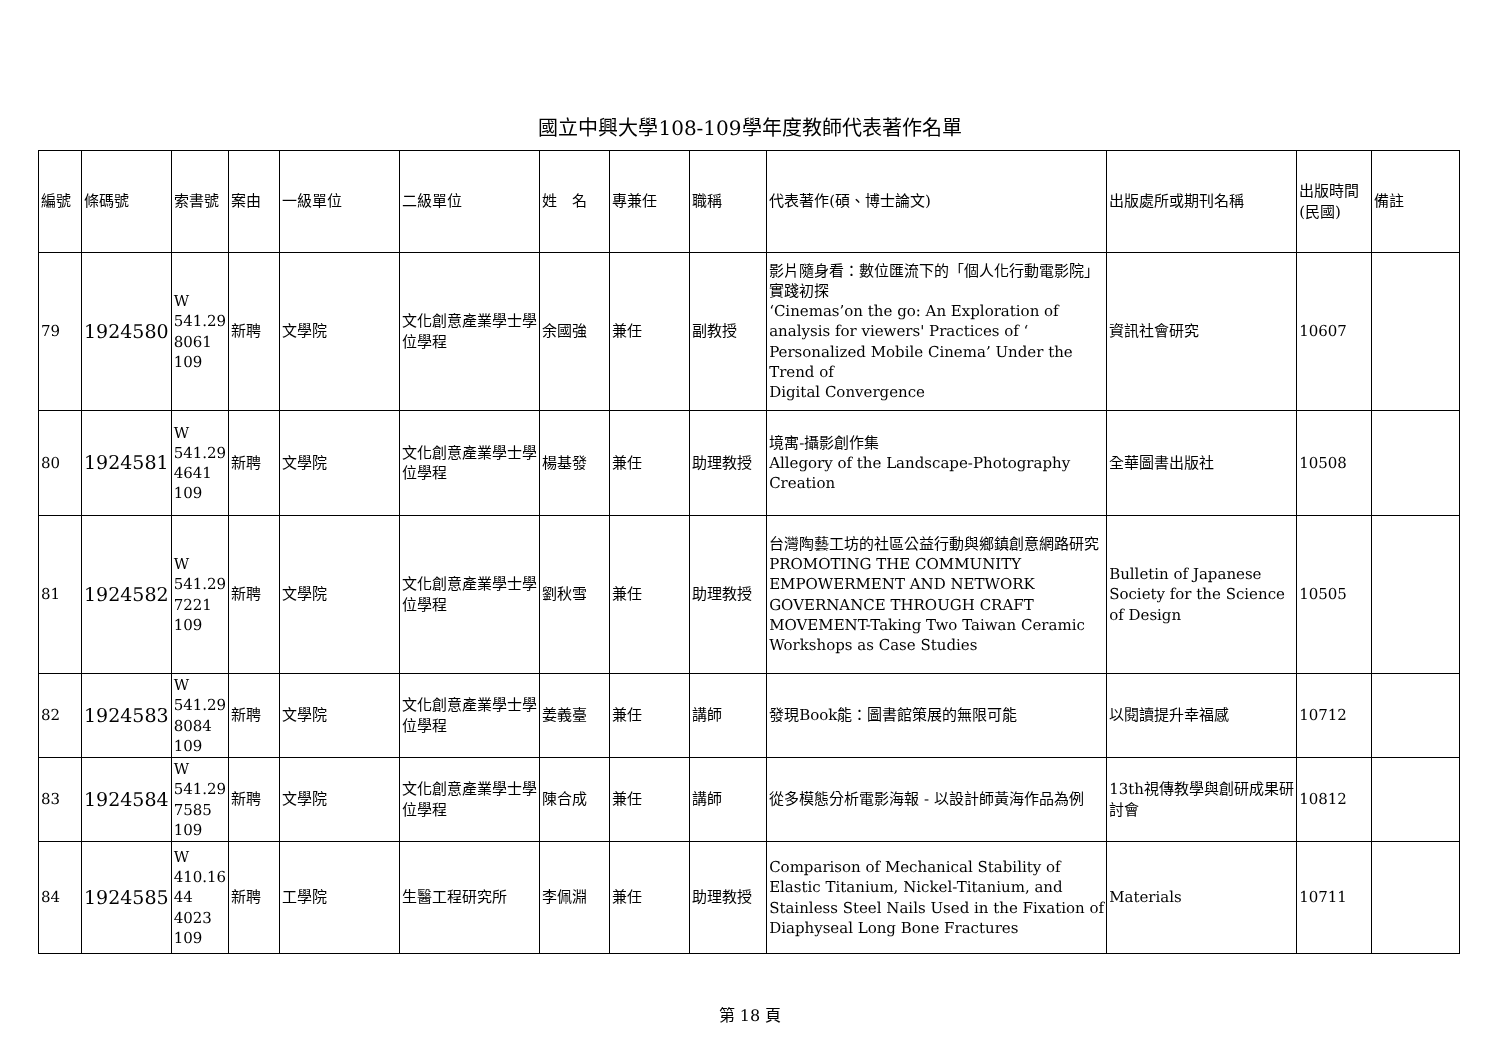國立中興大學108-109學年度教師代表著作名單
| 編號 | 條碼號 | 索書號 | 案由 | 一級單位 | 二級單位 | 姓 名 | 專兼任 | 職稱 | 代表著作(碩、博士論文) | 出版處所或期刊名稱 | 出版時間(民國) | 備註 |
| --- | --- | --- | --- | --- | --- | --- | --- | --- | --- | --- | --- | --- |
| 79 | 1924580 | W 541.29 8061 109 | 新聘 | 文學院 | 文化創意產業學士學位學程 | 余國強 | 兼任 | 副教授 | 影片隨身看：數位匯流下的「個人化行動電影院」實踐初探 ‘Cinemas’on the go: An Exploration of analysis for viewers' Practices of ‘ Personalized Mobile Cinema’ Under the Trend of Digital Convergence | 資訊社會研究 | 10607 | |
| 80 | 1924581 | W 541.29 4641 109 | 新聘 | 文學院 | 文化創意產業學士學位學程 | 楊基發 | 兼任 | 助理教授 | 境寓-攝影創作集 Allegory of the Landscape-Photography Creation | 全華圖書出版社 | 10508 | |
| 81 | 1924582 | W 541.29 7221 109 | 新聘 | 文學院 | 文化創意產業學士學位學程 | 劉秋雪 | 兼任 | 助理教授 | 台灣陶藝工坊的社區公益行動與鄉鎮創意網路研究 PROMOTING THE COMMUNITY EMPOWERMENT AND NETWORK GOVERNANCE THROUGH CRAFT MOVEMENT-Taking Two Taiwan Ceramic Workshops as Case Studies | Bulletin of Japanese Society for the Science of Design | 10505 | |
| 82 | 1924583 | W 541.29 8084 109 | 新聘 | 文學院 | 文化創意產業學士學位學程 | 姜義臺 | 兼任 | 講師 | 發現Book能：圖書館策展的無限可能 | 以閱讀提升幸福感 | 10712 | |
| 83 | 1924584 | W 541.29 7585 109 | 新聘 | 文學院 | 文化創意產業學士學位學程 | 陳合成 | 兼任 | 講師 | 從多模態分析電影海報 - 以設計師黃海作品為例 | 13th視傳教學與創研成果研討會 | 10812 | |
| 84 | 1924585 | W 410.16 44 4023 109 | 新聘 | 工學院 | 生醫工程研究所 | 李佩淵 | 兼任 | 助理教授 | Comparison of Mechanical Stability of Elastic Titanium, Nickel-Titanium, and Stainless Steel Nails Used in the Fixation of Diaphyseal Long Bone Fractures | Materials | 10711 | |
第 18 頁